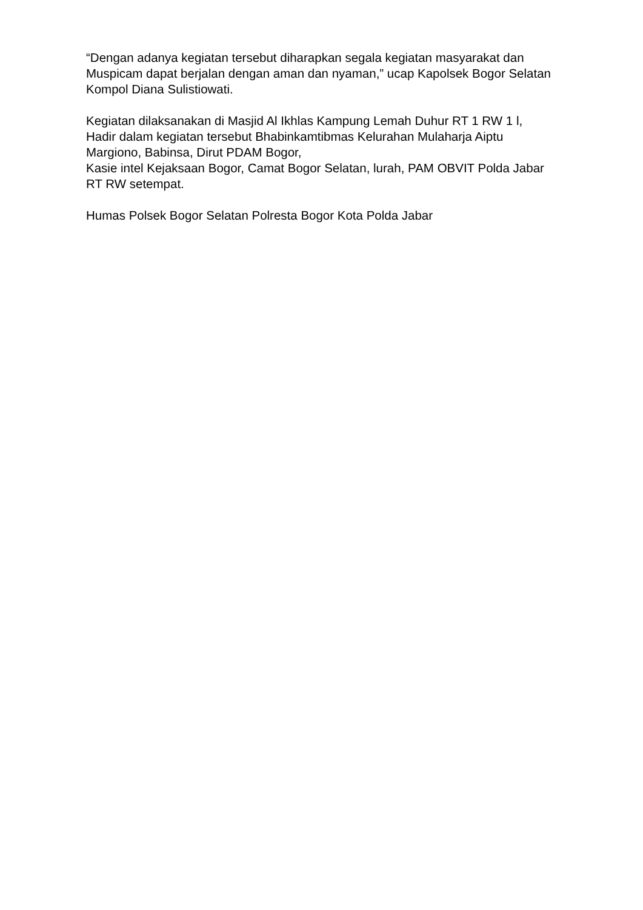“Dengan adanya kegiatan tersebut diharapkan segala kegiatan masyarakat dan Muspicam dapat berjalan dengan aman dan nyaman,” ucap Kapolsek Bogor Selatan Kompol Diana Sulistiowati.
Kegiatan dilaksanakan di Masjid Al Ikhlas Kampung Lemah Duhur RT 1 RW 1 l, Hadir dalam kegiatan tersebut Bhabinkamtibmas Kelurahan Mulaharja Aiptu Margiono, Babinsa, Dirut PDAM Bogor,
Kasie intel Kejaksaan Bogor, Camat Bogor Selatan, lurah, PAM OBVIT Polda Jabar RT RW setempat.
Humas Polsek Bogor Selatan Polresta Bogor Kota Polda Jabar